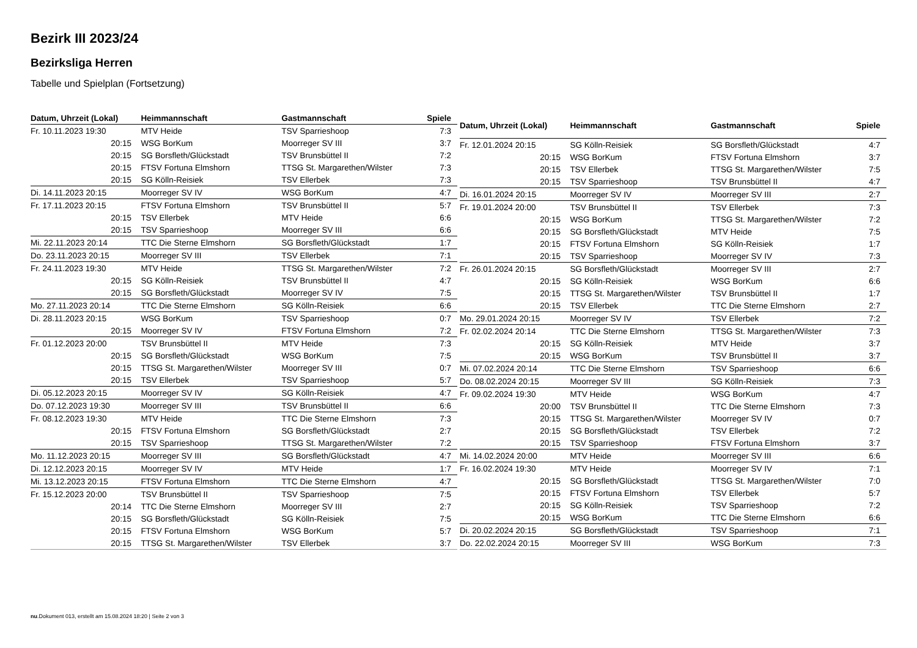Bezirk III 2023/24
Bezirksliga Herren
Tabelle und Spielplan (Fortsetzung)
| Datum, Uhrzeit (Lokal) | Heimmannschaft | Gastmannschaft | Spiele |
| --- | --- | --- | --- |
| Fr. 10.11.2023 19:30 | MTV Heide | TSV Sparrieshoop | 7:3 |
| 20:15 | WSG BorKum | Moorreger SV III | 3:7 |
| 20:15 | SG Borsfleth/Glückstadt | TSV Brunsbüttel II | 7:2 |
| 20:15 | FTSV Fortuna Elmshorn | TTSG St. Margarethen/Wilster | 7:3 |
| 20:15 | SG Kölln-Reisiek | TSV Ellerbek | 7:3 |
| Di. 14.11.2023 20:15 | Moorreger SV IV | WSG BorKum | 4:7 |
| Fr. 17.11.2023 20:15 | FTSV Fortuna Elmshorn | TSV Brunsbüttel II | 5:7 |
| 20:15 | TSV Ellerbek | MTV Heide | 6:6 |
| 20:15 | TSV Sparrieshoop | Moorreger SV III | 6:6 |
| Mi. 22.11.2023 20:14 | TTC Die Sterne Elmshorn | SG Borsfleth/Glückstadt | 1:7 |
| Do. 23.11.2023 20:15 | Moorreger SV III | TSV Ellerbek | 7:1 |
| Fr. 24.11.2023 19:30 | MTV Heide | TTSG St. Margarethen/Wilster | 7:2 |
| 20:15 | SG Kölln-Reisiek | TSV Brunsbüttel II | 4:7 |
| 20:15 | SG Borsfleth/Glückstadt | Moorreger SV IV | 7:5 |
| Mo. 27.11.2023 20:14 | TTC Die Sterne Elmshorn | SG Kölln-Reisiek | 6:6 |
| Di. 28.11.2023 20:15 | WSG BorKum | TSV Sparrieshoop | 0:7 |
| 20:15 | Moorreger SV IV | FTSV Fortuna Elmshorn | 7:2 |
| Fr. 01.12.2023 20:00 | TSV Brunsbüttel II | MTV Heide | 7:3 |
| 20:15 | SG Borsfleth/Glückstadt | WSG BorKum | 7:5 |
| 20:15 | TTSG St. Margarethen/Wilster | Moorreger SV III | 0:7 |
| 20:15 | TSV Ellerbek | TSV Sparrieshoop | 5:7 |
| Di. 05.12.2023 20:15 | Moorreger SV IV | SG Kölln-Reisiek | 4:7 |
| Do. 07.12.2023 19:30 | Moorreger SV III | TSV Brunsbüttel II | 6:6 |
| Fr. 08.12.2023 19:30 | MTV Heide | TTC Die Sterne Elmshorn | 7:3 |
| 20:15 | FTSV Fortuna Elmshorn | SG Borsfleth/Glückstadt | 2:7 |
| 20:15 | TSV Sparrieshoop | TTSG St. Margarethen/Wilster | 7:2 |
| Mo. 11.12.2023 20:15 | Moorreger SV III | SG Borsfleth/Glückstadt | 4:7 |
| Di. 12.12.2023 20:15 | Moorreger SV IV | MTV Heide | 1:7 |
| Mi. 13.12.2023 20:15 | FTSV Fortuna Elmshorn | TTC Die Sterne Elmshorn | 4:7 |
| Fr. 15.12.2023 20:00 | TSV Brunsbüttel II | TSV Sparrieshoop | 7:5 |
| 20:14 | TTC Die Sterne Elmshorn | Moorreger SV III | 2:7 |
| 20:15 | SG Borsfleth/Glückstadt | SG Kölln-Reisiek | 7:5 |
| 20:15 | FTSV Fortuna Elmshorn | WSG BorKum | 5:7 |
| 20:15 | TTSG St. Margarethen/Wilster | TSV Ellerbek | 3:7 |
| Datum, Uhrzeit (Lokal) | Heimmannschaft | Gastmannschaft | Spiele |
| --- | --- | --- | --- |
| Fr. 12.01.2024 20:15 | SG Kölln-Reisiek | SG Borsfleth/Glückstadt | 4:7 |
| 20:15 | WSG BorKum | FTSV Fortuna Elmshorn | 3:7 |
| 20:15 | TSV Ellerbek | TTSG St. Margarethen/Wilster | 7:5 |
| 20:15 | TSV Sparrieshoop | TSV Brunsbüttel II | 4:7 |
| Di. 16.01.2024 20:15 | Moorreger SV IV | Moorreger SV III | 2:7 |
| Fr. 19.01.2024 20:00 | TSV Brunsbüttel II | TSV Ellerbek | 7:3 |
| 20:15 | WSG BorKum | TTSG St. Margarethen/Wilster | 7:2 |
| 20:15 | SG Borsfleth/Glückstadt | MTV Heide | 7:5 |
| 20:15 | FTSV Fortuna Elmshorn | SG Kölln-Reisiek | 1:7 |
| 20:15 | TSV Sparrieshoop | Moorreger SV IV | 7:3 |
| Fr. 26.01.2024 20:15 | SG Borsfleth/Glückstadt | Moorreger SV III | 2:7 |
| 20:15 | SG Kölln-Reisiek | WSG BorKum | 6:6 |
| 20:15 | TTSG St. Margarethen/Wilster | TSV Brunsbüttel II | 1:7 |
| 20:15 | TSV Ellerbek | TTC Die Sterne Elmshorn | 2:7 |
| Mo. 29.01.2024 20:15 | Moorreger SV IV | TSV Ellerbek | 7:2 |
| Fr. 02.02.2024 20:14 | TTC Die Sterne Elmshorn | TTSG St. Margarethen/Wilster | 7:3 |
| 20:15 | SG Kölln-Reisiek | MTV Heide | 3:7 |
| 20:15 | WSG BorKum | TSV Brunsbüttel II | 3:7 |
| Mi. 07.02.2024 20:14 | TTC Die Sterne Elmshorn | TSV Sparrieshoop | 6:6 |
| Do. 08.02.2024 20:15 | Moorreger SV III | SG Kölln-Reisiek | 7:3 |
| Fr. 09.02.2024 19:30 | MTV Heide | WSG BorKum | 4:7 |
| 20:00 | TSV Brunsbüttel II | TTC Die Sterne Elmshorn | 7:3 |
| 20:15 | TTSG St. Margarethen/Wilster | Moorreger SV IV | 0:7 |
| 20:15 | SG Borsfleth/Glückstadt | TSV Ellerbek | 7:2 |
| 20:15 | TSV Sparrieshoop | FTSV Fortuna Elmshorn | 3:7 |
| Mi. 14.02.2024 20:00 | MTV Heide | Moorreger SV III | 6:6 |
| Fr. 16.02.2024 19:30 | MTV Heide | Moorreger SV IV | 7:1 |
| 20:15 | SG Borsfleth/Glückstadt | TTSG St. Margarethen/Wilster | 7:0 |
| 20:15 | FTSV Fortuna Elmshorn | TSV Ellerbek | 5:7 |
| 20:15 | SG Kölln-Reisiek | TSV Sparrieshoop | 7:2 |
| 20:15 | WSG BorKum | TTC Die Sterne Elmshorn | 6:6 |
| Di. 20.02.2024 20:15 | SG Borsfleth/Glückstadt | TSV Sparrieshoop | 7:1 |
| Do. 22.02.2024 20:15 | Moorreger SV III | WSG BorKum | 7:3 |
nu.Dokument 013, erstellt am 15.08.2024 18:20 | Seite 2 von 3